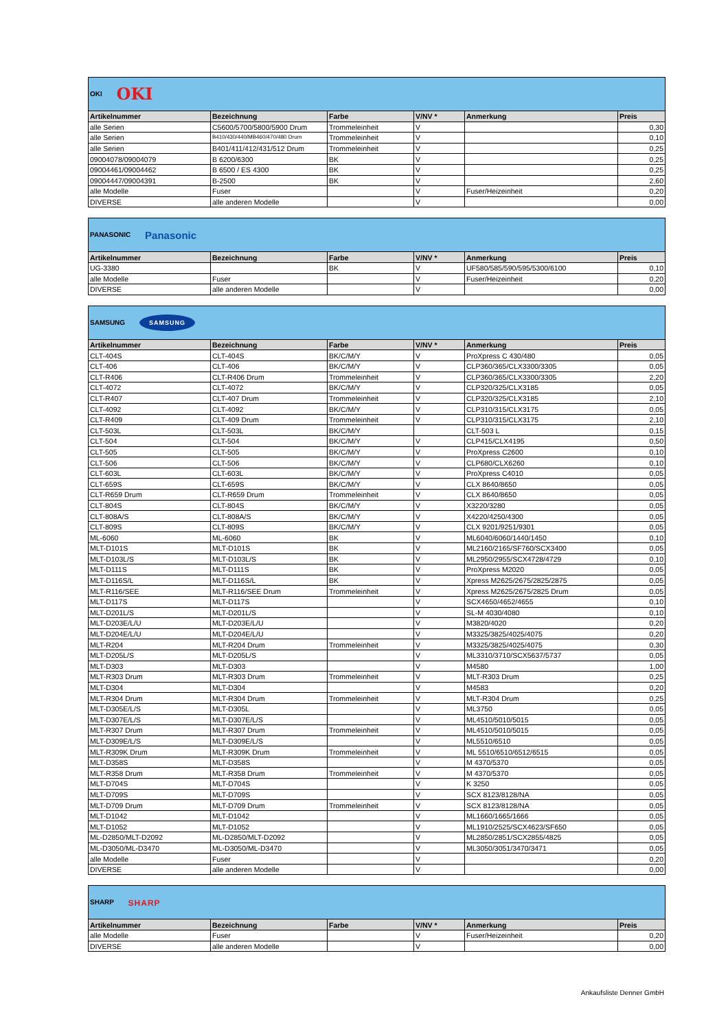| OKI OKI | | | | | |
| Artikelnummer | Bezeichnung | Farbe | V/NV * | Anmerkung | Preis |
| alle Serien | C5600/5700/5800/5900 Drum | Trommeleinheit | V | | 0,30 |
| alle Serien | B410/430/440/MB460/470/480 Drum | Trommeleinheit | V | | 0,10 |
| alle Serien | B401/411/412/431/512 Drum | Trommeleinheit | V | | 0,25 |
| 09004078/09004079 | B 6200/6300 | BK | V | | 0,25 |
| 09004461/09004462 | B 6500 / ES 4300 | BK | V | | 0,25 |
| 09004447/09004391 | B-2500 | BK | V | | 2,60 |
| alle Modelle | Fuser | | V | Fuser/Heizeinheit | 0,20 |
| DIVERSE | alle anderen Modelle | | V | | 0,00 |
| PANASONIC Panasonic | | | | | |
| Artikelnummer | Bezeichnung | Farbe | V/NV * | Anmerkung | Preis |
| UG-3380 | | BK | V | UF580/585/590/595/5300/6100 | 0,10 |
| alle Modelle | Fuser | | V | Fuser/Heizeinheit | 0,20 |
| DIVERSE | alle anderen Modelle | | V | | 0,00 |
| SAMSUNG SAMSUNG | | | | | |
| Artikelnummer | Bezeichnung | Farbe | V/NV * | Anmerkung | Preis |
| CLT-404S | CLT-404S | BK/C/M/Y | V | ProXpress C 430/480 | 0,05 |
| CLT-406 | CLT-406 | BK/C/M/Y | V | CLP360/365/CLX3300/3305 | 0,05 |
| CLT-R406 | CLT-R406 Drum | Trommeleinheit | V | CLP360/365/CLX3300/3305 | 2,20 |
| CLT-4072 | CLT-4072 | BK/C/M/Y | V | CLP320/325/CLX3185 | 0,05 |
| CLT-R407 | CLT-407 Drum | Trommeleinheit | V | CLP320/325/CLX3185 | 2,10 |
| CLT-4092 | CLT-4092 | BK/C/M/Y | V | CLP310/315/CLX3175 | 0,05 |
| CLT-R409 | CLT-409 Drum | Trommeleinheit | V | CLP310/315/CLX3175 | 2,10 |
| CLT-503L | CLT-503L | BK/C/M/Y | | CLT-503 L | 0,15 |
| CLT-504 | CLT-504 | BK/C/M/Y | V | CLP415/CLX4195 | 0,50 |
| CLT-505 | CLT-505 | BK/C/M/Y | V | ProXpress C2600 | 0,10 |
| CLT-506 | CLT-506 | BK/C/M/Y | V | CLP680/CLX6260 | 0,10 |
| CLT-603L | CLT-603L | BK/C/M/Y | V | ProXpress C4010 | 0,05 |
| CLT-659S | CLT-659S | BK/C/M/Y | V | CLX 8640/8650 | 0,05 |
| CLT-R659 Drum | CLT-R659 Drum | Trommeleinheit | V | CLX 8640/8650 | 0,05 |
| CLT-804S | CLT-804S | BK/C/M/Y | V | X3220/3280 | 0,05 |
| CLT-808A/S | CLT-808A/S | BK/C/M/Y | V | X4220/4250/4300 | 0,05 |
| CLT-809S | CLT-809S | BK/C/M/Y | V | CLX 9201/9251/9301 | 0,05 |
| ML-6060 | ML-6060 | BK | V | ML6040/6060/1440/1450 | 0,10 |
| MLT-D101S | MLT-D101S | BK | V | ML2160/2165/SF760/SCX3400 | 0,05 |
| MLT-D103L/S | MLT-D103L/S | BK | V | ML2950/2955/SCX4728/4729 | 0,10 |
| MLT-D111S | MLT-D111S | BK | V | ProXpress M2020 | 0,05 |
| MLT-D116S/L | MLT-D116S/L | BK | V | Xpress M2625/2675/2825/2875 | 0,05 |
| MLT-R116/SEE | MLT-R116/SEE Drum | Trommeleinheit | V | Xpress M2625/2675/2825 Drum | 0,05 |
| MLT-D117S | MLT-D117S | | V | SCX4650/4652/4655 | 0,10 |
| MLT-D201L/S | MLT-D201L/S | | V | SL-M 4030/4080 | 0,10 |
| MLT-D203E/L/U | MLT-D203E/L/U | | V | M3820/4020 | 0,20 |
| MLT-D204E/L/U | MLT-D204E/L/U | | V | M3325/3825/4025/4075 | 0,20 |
| MLT-R204 | MLT-R204 Drum | Trommeleinheit | V | M3325/3825/4025/4075 | 0,30 |
| MLT-D205L/S | MLT-D205L/S | | V | ML3310/3710/SCX5637/5737 | 0,05 |
| MLT-D303 | MLT-D303 | | V | M4580 | 1,00 |
| MLT-R303 Drum | MLT-R303 Drum | Trommeleinheit | V | MLT-R303 Drum | 0,25 |
| MLT-D304 | MLT-D304 | | V | M4583 | 0,20 |
| MLT-R304 Drum | MLT-R304 Drum | Trommeleinheit | V | MLT-R304 Drum | 0,25 |
| MLT-D305E/L/S | MLT-D305L | | V | ML3750 | 0,05 |
| MLT-D307E/L/S | MLT-D307E/L/S | | V | ML4510/5010/5015 | 0,05 |
| MLT-R307 Drum | MLT-R307 Drum | Trommeleinheit | V | ML4510/5010/5015 | 0,05 |
| MLT-D309E/L/S | MLT-D309E/L/S | | V | ML5510/6510 | 0,05 |
| MLT-R309K Drum | MLT-R309K Drum | Trommeleinheit | V | ML 5510/6510/6512/6515 | 0,05 |
| MLT-D358S | MLT-D358S | | V | M 4370/5370 | 0,05 |
| MLT-R358 Drum | MLT-R358 Drum | Trommeleinheit | V | M 4370/5370 | 0,05 |
| MLT-D704S | MLT-D704S | | V | K 3250 | 0,05 |
| MLT-D709S | MLT-D709S | | V | SCX 8123/8128/NA | 0,05 |
| MLT-D709 Drum | MLT-D709 Drum | Trommeleinheit | V | SCX 8123/8128/NA | 0,05 |
| MLT-D1042 | MLT-D1042 | | V | ML1660/1665/1666 | 0,05 |
| MLT-D1052 | MLT-D1052 | | V | ML1910/2525/SCX4623/SF650 | 0,05 |
| ML-D2850/MLT-D2092 | ML-D2850/MLT-D2092 | | V | ML2850/2851/SCX2855/4825 | 0,05 |
| ML-D3050/ML-D3470 | ML-D3050/ML-D3470 | | V | ML3050/3051/3470/3471 | 0,05 |
| alle Modelle | Fuser | | V | | 0,20 |
| DIVERSE | alle anderen Modelle | | V | | 0,00 |
| SHARP SHARP | | | | | |
| Artikelnummer | Bezeichnung | Farbe | V/NV * | Anmerkung | Preis |
| alle Modelle | Fuser | | V | Fuser/Heizeinheit | 0,20 |
| DIVERSE | alle anderen Modelle | | V | | 0,00 |
Ankaufsliste Denner GmbH